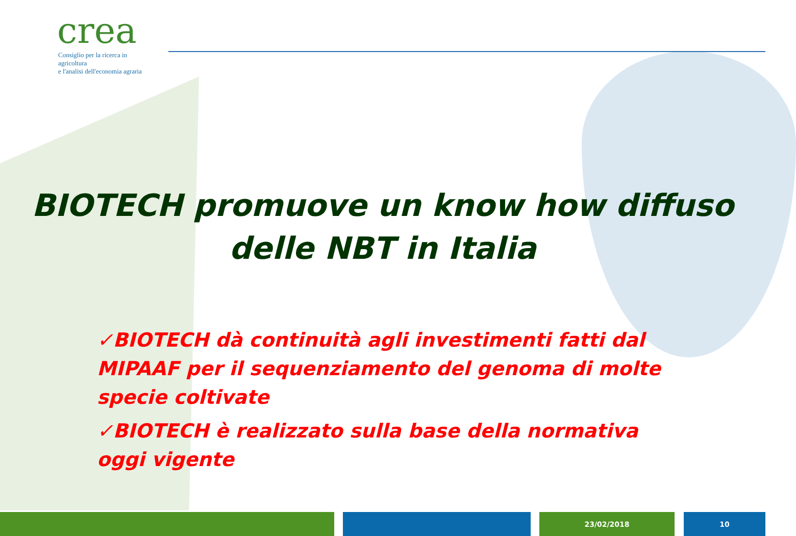crea
Consiglio per la ricerca in agricoltura
e l'analisi dell'economia agraria
BIOTECH promuove un know how diffuso
delle NBT in Italia
✓BIOTECH dà continuità agli investimenti fatti dal MIPAAF per il sequenziamento del genoma di molte specie coltivate
✓BIOTECH è realizzato sulla base della normativa oggi vigente
23/02/2018 10